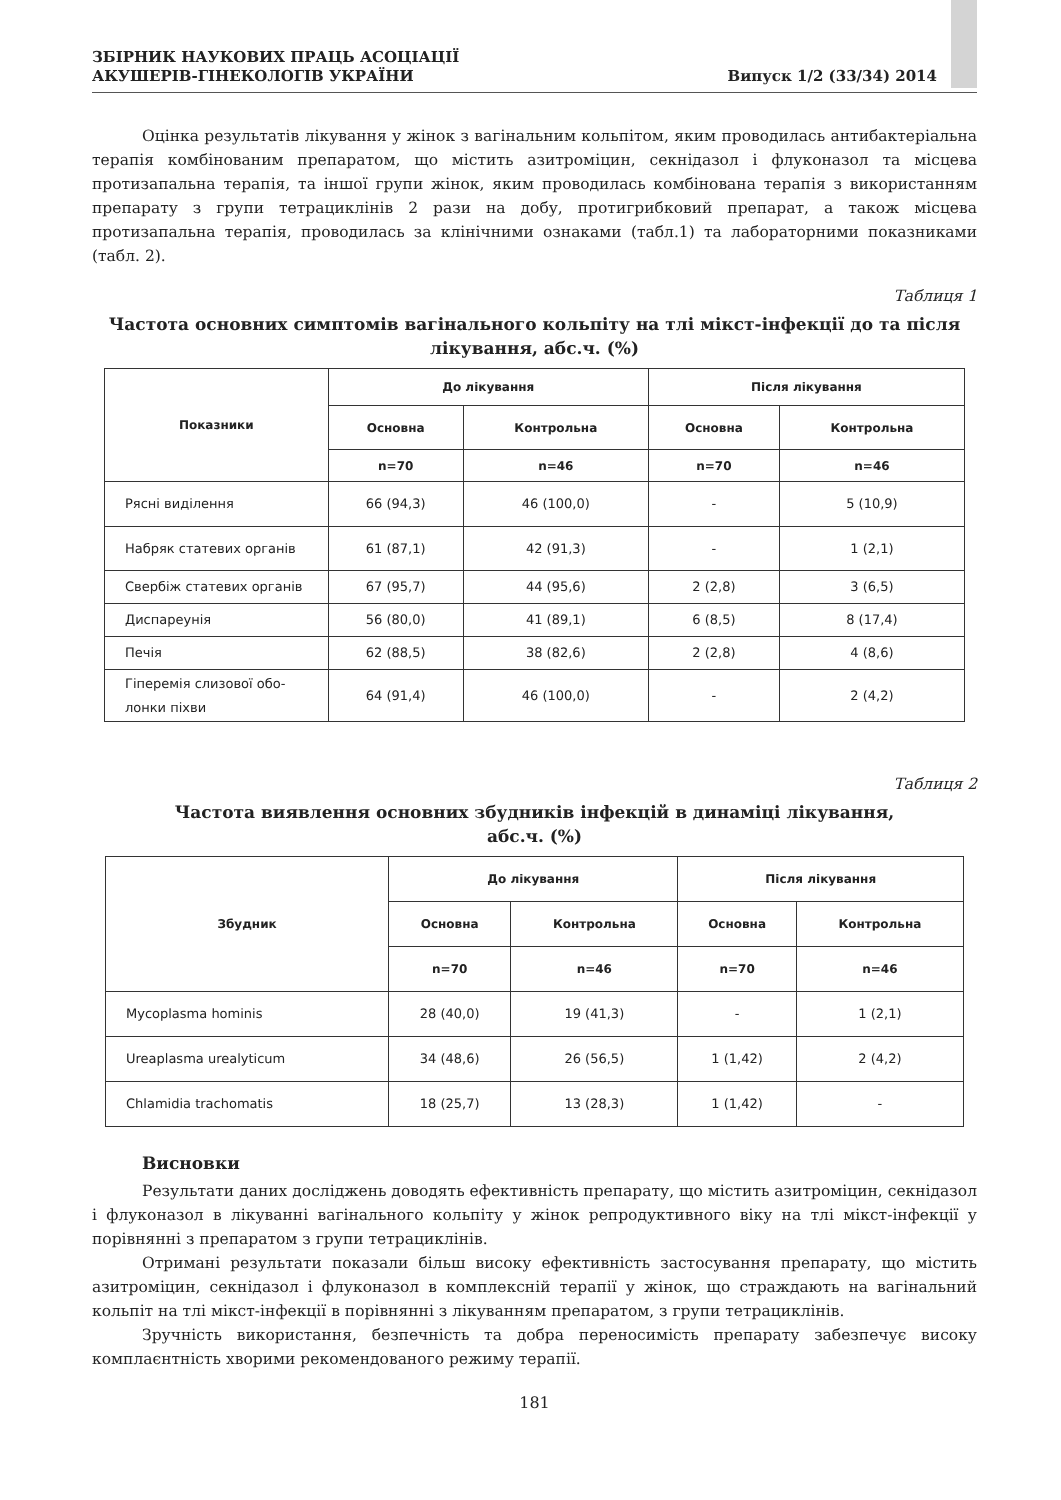ЗБІРНИК НАУКОВИХ ПРАЦЬ АСОЦІАЦІЇ
АКУШЕРІВ-ГІНЕКОЛОГІВ УКРАЇНИ
Випуск 1/2 (33/34) 2014
Оцінка результатів лікування у жінок з вагінальним кольпітом, яким проводилась антибактеріальна терапія комбінованим препаратом, що містить азитроміцин, секнідазол і флуконазол та місцева протизапальна терапія, та іншої групи жінок, яким проводилась комбінована терапія з використанням препарату з групи тетрациклінів 2 рази на добу, протигрибковий препарат, а також місцева протизапальна терапія, проводилась за клінічними ознаками (табл.1) та лабораторними показниками (табл. 2).
Таблиця 1
Частота основних симптомів вагінального кольпіту на тлі мікст-інфекції до та після лікування, абс.ч. (%)
| Показники | До лікування | | Після лікування | |
| --- | --- | --- | --- | --- |
| | Основна | Контрольна | Основна | Контрольна |
| | n=70 | n=46 | n=70 | n=46 |
| Рясні виділення | 66 (94,3) | 46 (100,0) | - | 5 (10,9) |
| Набряк статевих органів | 61 (87,1) | 42 (91,3) | - | 1 (2,1) |
| Свербіж статевих органів | 67 (95,7) | 44 (95,6) | 2 (2,8) | 3 (6,5) |
| Диспареунія | 56 (80,0) | 41 (89,1) | 6 (8,5) | 8 (17,4) |
| Печія | 62 (88,5) | 38 (82,6) | 2 (2,8) | 4 (8,6) |
| Гіперемія слизової обо- лонки піхви | 64 (91,4) | 46 (100,0) | - | 2 (4,2) |
Таблиця 2
Частота виявлення основних збудників інфекцій в динаміці лікування,
абс.ч. (%)
| Збудник | До лікування | | Після лікування | |
| --- | --- | --- | --- | --- |
| | Основна | Контрольна | Основна | Контрольна |
| | n=70 | n=46 | n=70 | n=46 |
| Mycoplasma hominis | 28 (40,0) | 19 (41,3) | - | 1 (2,1) |
| Ureaplasma urealyticum | 34 (48,6) | 26 (56,5) | 1 (1,42) | 2 (4,2) |
| Chlamidia trachomatis | 18 (25,7) | 13 (28,3) | 1 (1,42) | - |
Висновки
Результати даних досліджень доводять ефективність препарату, що містить азитроміцин, секнідазол і флуконазол в лікуванні вагінального кольпіту у жінок репродуктивного віку на тлі мікст-інфекції у порівнянні з препаратом з групи тетрациклінів.
Отримані результати показали більш високу ефективність застосування препарату, що містить азитроміцин, секнідазол і флуконазол в комплексній терапії у жінок, що страждають на вагінальний кольпіт на тлі мікст-інфекції в порівнянні з лікуванням препаратом, з групи тетрациклінів.
Зручність використання, безпечність та добра переносимість препарату забезпечує високу комплаєнтність хворими рекомендованого режиму терапії.
181